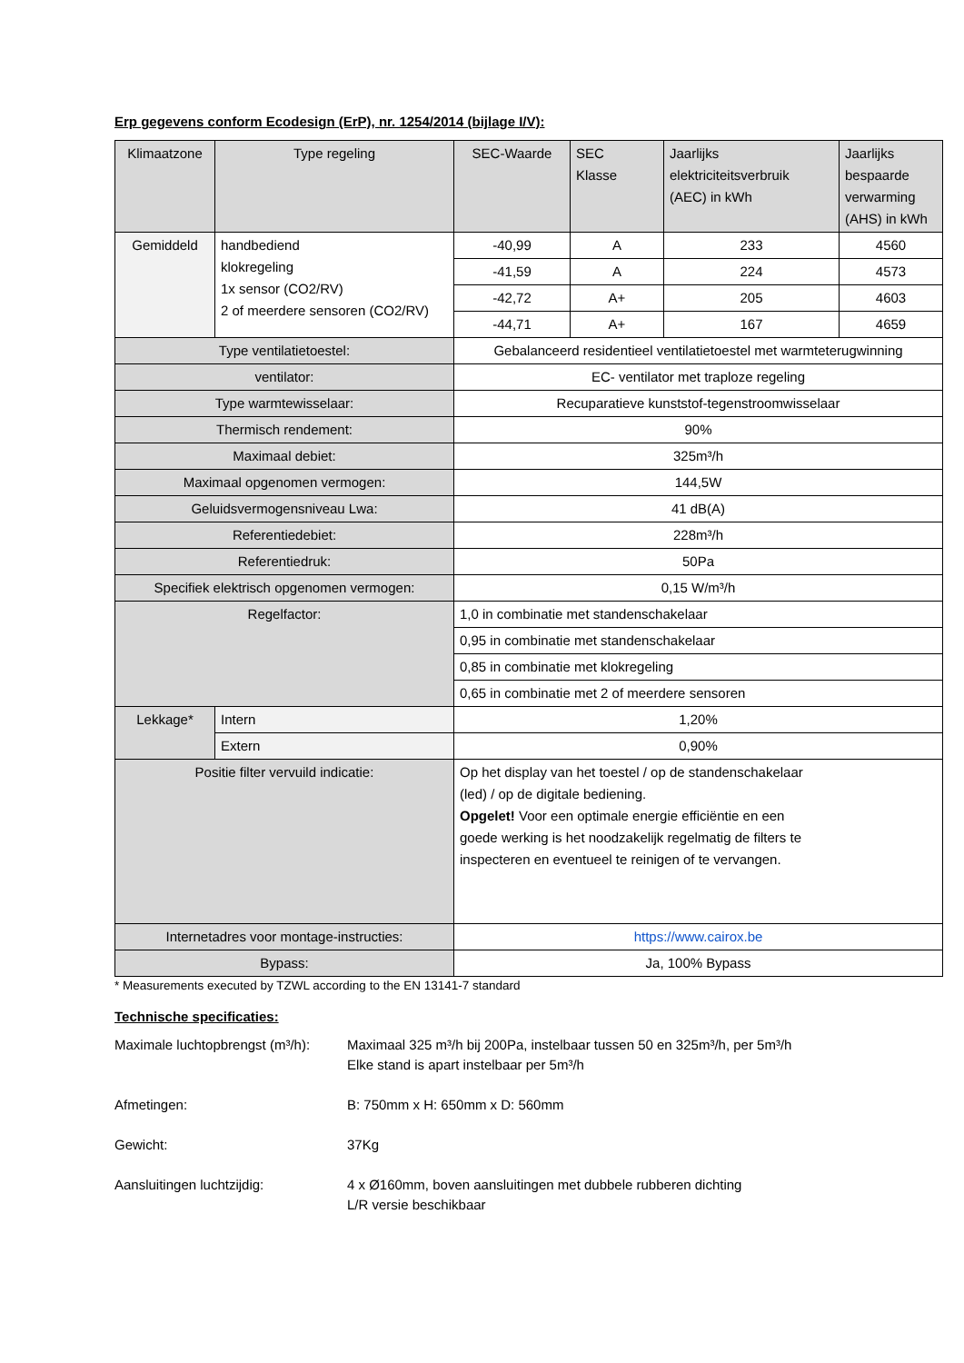Erp gegevens conform Ecodesign (ErP), nr. 1254/2014 (bijlage I/V):
| Klimaatzone | Type regeling | SEC-Waarde | SEC Klasse | Jaarlijks elektriciteitsverbruik (AEC) in kWh | Jaarlijks bespaarde verwarming (AHS) in kWh |
| --- | --- | --- | --- | --- | --- |
| Gemiddeld | handbediend klokregeling 1x sensor (CO2/RV) 2 of meerdere sensoren (CO2/RV) | -40,99 | A | 233 | 4560 |
| | | -41,59 | A | 224 | 4573 |
| | | -42,72 | A+ | 205 | 4603 |
| | | -44,71 | A+ | 167 | 4659 |
| Type ventilatietoestel: | | Gebalanceerd residentieel ventilatietoestel met warmteterugwinning | | | |
| ventilator: | | EC- ventilator met traploze regeling | | | |
| Type warmtewisselaar: | | Recuparatieve kunststof-tegenstroomwisselaar | | | |
| Thermisch rendement: | | 90% | | | |
| Maximaal debiet: | | 325m³/h | | | |
| Maximaal opgenomen vermogen: | | 144,5W | | | |
| Geluidsvermogensniveau Lwa: | | 41 dB(A) | | | |
| Referentiedebiet: | | 228m³/h | | | |
| Referentiedruk: | | 50Pa | | | |
| Specifiek elektrisch opgenomen vermogen: | | 0,15 W/m³/h | | | |
| Regelfactor: | | 1,0 in combinatie met standenschakelaar | | | |
| | | 0,95 in combinatie met standenschakelaar | | | |
| | | 0,85 in combinatie met klokregeling | | | |
| | | 0,65 in combinatie met 2 of meerdere sensoren | | | |
| Lekkage* | Intern | 1,20% | | | |
| | Extern | 0,90% | | | |
| Positie filter vervuild indicatie: | | Op het display van het toestel / op de standenschakelaar (led) / op de digitale bediening. Opgelet! Voor een optimale energie efficiëntie en een goede werking is het noodzakelijk regelmatig de filters te inspecteren en eventueel te reinigen of te vervangen. | | | |
| Internetadres voor montage-instructies: | | https://www.cairox.be | | | |
| Bypass: | | Ja, 100% Bypass | | | |
* Measurements executed by TZWL according to the EN 13141-7 standard
Technische specificaties:
Maximale luchtopbrengst (m³/h):
Maximaal 325 m³/h bij 200Pa, instelbaar tussen 50 en 325m³/h, per 5m³/h
Elke stand is apart instelbaar per 5m³/h
Afmetingen: B: 750mm x H: 650mm x D: 560mm
Gewicht: 37Kg
Aansluitingen luchtzijdig: 4 x Ø160mm, boven aansluitingen met dubbele rubberen dichting
L/R versie beschikbaar